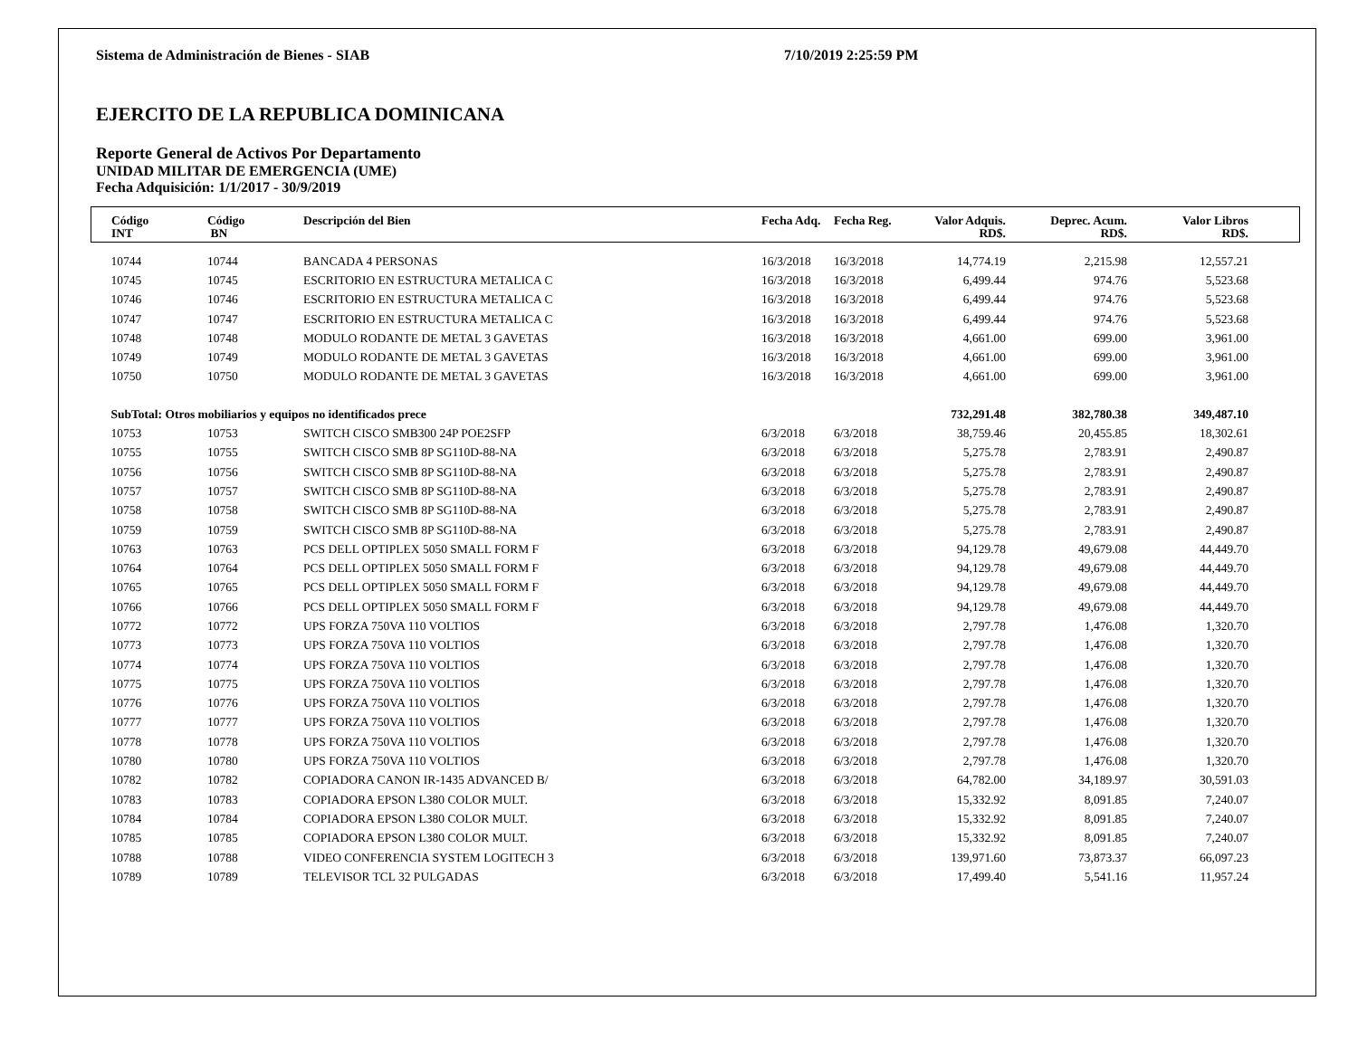Sistema de Administración de Bienes - SIAB 7/10/2019 2:25:59 PM
EJERCITO DE LA REPUBLICA DOMINICANA
Reporte General de Activos Por Departamento
UNIDAD MILITAR DE EMERGENCIA (UME)
Fecha Adquisición: 1/1/2017 - 30/9/2019
| Código INT | Código BN | Descripción del Bien | Fecha Adq. | Fecha Reg. | Valor Adquis. RD$. | Deprec. Acum. RD$. | Valor Libros RD$. | |
| --- | --- | --- | --- | --- | --- | --- | --- | --- |
| 10744 | 10744 | BANCADA 4 PERSONAS | 16/3/2018 | 16/3/2018 | 14,774.19 | 2,215.98 | 12,557.21 | |
| 10745 | 10745 | ESCRITORIO EN ESTRUCTURA METALICA C | 16/3/2018 | 16/3/2018 | 6,499.44 | 974.76 | 5,523.68 | |
| 10746 | 10746 | ESCRITORIO EN ESTRUCTURA METALICA C | 16/3/2018 | 16/3/2018 | 6,499.44 | 974.76 | 5,523.68 | |
| 10747 | 10747 | ESCRITORIO EN ESTRUCTURA METALICA C | 16/3/2018 | 16/3/2018 | 6,499.44 | 974.76 | 5,523.68 | |
| 10748 | 10748 | MODULO RODANTE DE METAL 3 GAVETAS | 16/3/2018 | 16/3/2018 | 4,661.00 | 699.00 | 3,961.00 | |
| 10749 | 10749 | MODULO RODANTE DE METAL 3 GAVETAS | 16/3/2018 | 16/3/2018 | 4,661.00 | 699.00 | 3,961.00 | |
| 10750 | 10750 | MODULO RODANTE DE METAL 3 GAVETAS | 16/3/2018 | 16/3/2018 | 4,661.00 | 699.00 | 3,961.00 | |
| SubTotal: Otros mobiliarios y equipos no identificados prece | | | | | 732,291.48 | 382,780.38 | 349,487.10 | |
| 10753 | 10753 | SWITCH CISCO SMB300 24P POE2SFP | 6/3/2018 | 6/3/2018 | 38,759.46 | 20,455.85 | 18,302.61 | |
| 10755 | 10755 | SWITCH CISCO SMB 8P SG110D-88-NA | 6/3/2018 | 6/3/2018 | 5,275.78 | 2,783.91 | 2,490.87 | |
| 10756 | 10756 | SWITCH CISCO SMB 8P SG110D-88-NA | 6/3/2018 | 6/3/2018 | 5,275.78 | 2,783.91 | 2,490.87 | |
| 10757 | 10757 | SWITCH CISCO SMB 8P SG110D-88-NA | 6/3/2018 | 6/3/2018 | 5,275.78 | 2,783.91 | 2,490.87 | |
| 10758 | 10758 | SWITCH CISCO SMB 8P SG110D-88-NA | 6/3/2018 | 6/3/2018 | 5,275.78 | 2,783.91 | 2,490.87 | |
| 10759 | 10759 | SWITCH CISCO SMB 8P SG110D-88-NA | 6/3/2018 | 6/3/2018 | 5,275.78 | 2,783.91 | 2,490.87 | |
| 10763 | 10763 | PCS DELL OPTIPLEX 5050 SMALL FORM F | 6/3/2018 | 6/3/2018 | 94,129.78 | 49,679.08 | 44,449.70 | |
| 10764 | 10764 | PCS DELL OPTIPLEX 5050 SMALL FORM F | 6/3/2018 | 6/3/2018 | 94,129.78 | 49,679.08 | 44,449.70 | |
| 10765 | 10765 | PCS DELL OPTIPLEX 5050 SMALL FORM F | 6/3/2018 | 6/3/2018 | 94,129.78 | 49,679.08 | 44,449.70 | |
| 10766 | 10766 | PCS DELL OPTIPLEX 5050 SMALL FORM F | 6/3/2018 | 6/3/2018 | 94,129.78 | 49,679.08 | 44,449.70 | |
| 10772 | 10772 | UPS FORZA 750VA 110 VOLTIOS | 6/3/2018 | 6/3/2018 | 2,797.78 | 1,476.08 | 1,320.70 | |
| 10773 | 10773 | UPS FORZA 750VA 110 VOLTIOS | 6/3/2018 | 6/3/2018 | 2,797.78 | 1,476.08 | 1,320.70 | |
| 10774 | 10774 | UPS FORZA 750VA 110 VOLTIOS | 6/3/2018 | 6/3/2018 | 2,797.78 | 1,476.08 | 1,320.70 | |
| 10775 | 10775 | UPS FORZA 750VA 110 VOLTIOS | 6/3/2018 | 6/3/2018 | 2,797.78 | 1,476.08 | 1,320.70 | |
| 10776 | 10776 | UPS FORZA 750VA 110 VOLTIOS | 6/3/2018 | 6/3/2018 | 2,797.78 | 1,476.08 | 1,320.70 | |
| 10777 | 10777 | UPS FORZA 750VA 110 VOLTIOS | 6/3/2018 | 6/3/2018 | 2,797.78 | 1,476.08 | 1,320.70 | |
| 10778 | 10778 | UPS FORZA 750VA 110 VOLTIOS | 6/3/2018 | 6/3/2018 | 2,797.78 | 1,476.08 | 1,320.70 | |
| 10780 | 10780 | UPS FORZA 750VA 110 VOLTIOS | 6/3/2018 | 6/3/2018 | 2,797.78 | 1,476.08 | 1,320.70 | |
| 10782 | 10782 | COPIADORA CANON IR-1435 ADVANCED B/ | 6/3/2018 | 6/3/2018 | 64,782.00 | 34,189.97 | 30,591.03 | |
| 10783 | 10783 | COPIADORA EPSON L380 COLOR MULT. | 6/3/2018 | 6/3/2018 | 15,332.92 | 8,091.85 | 7,240.07 | |
| 10784 | 10784 | COPIADORA EPSON L380 COLOR MULT. | 6/3/2018 | 6/3/2018 | 15,332.92 | 8,091.85 | 7,240.07 | |
| 10785 | 10785 | COPIADORA EPSON L380 COLOR MULT. | 6/3/2018 | 6/3/2018 | 15,332.92 | 8,091.85 | 7,240.07 | |
| 10788 | 10788 | VIDEO CONFERENCIA SYSTEM LOGITECH 3 | 6/3/2018 | 6/3/2018 | 139,971.60 | 73,873.37 | 66,097.23 | |
| 10789 | 10789 | TELEVISOR TCL 32 PULGADAS | 6/3/2018 | 6/3/2018 | 17,499.40 | 5,541.16 | 11,957.24 | |